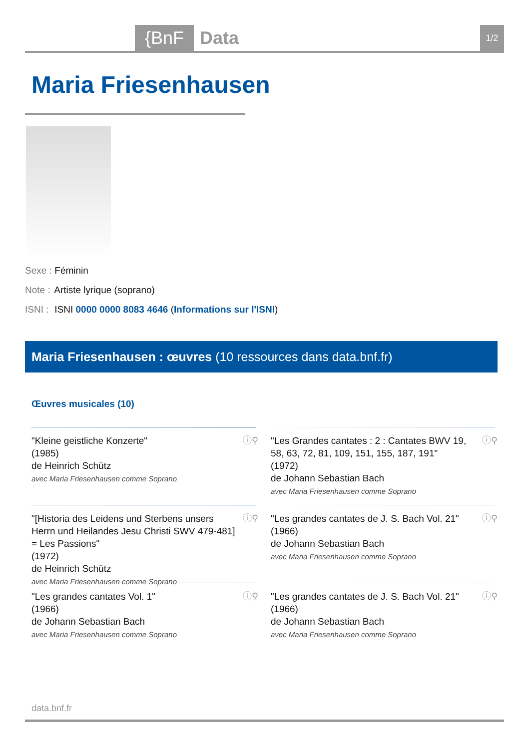{BnF Data 1/2
Maria Friesenhausen
Sexe : Féminin
Note : Artiste lyrique (soprano)
ISNI : ISNI 0000 0000 8083 4646 (Informations sur l'ISNI)
Maria Friesenhausen : œuvres (10 ressources dans data.bnf.fr)
Œuvres musicales (10)
"Kleine geistliche Konzerte"
(1985)
de Heinrich Schütz
avec Maria Friesenhausen comme Soprano
ⓘ⚲
"Les Grandes cantates : 2 : Cantates BWV 19, 58, 63, 72, 81, 109, 151, 155, 187, 191"
(1972)
de Johann Sebastian Bach
avec Maria Friesenhausen comme Soprano
ⓘ⚲
"[Historia des Leidens und Sterbens unsers Herrn und Heilandes Jesu Christi SWV 479-481] = Les Passions"
(1972)
de Heinrich Schütz
avec Maria Friesenhausen comme Soprano
ⓘ⚲
"Les grandes cantates de J. S. Bach Vol. 21"
(1966)
de Johann Sebastian Bach
avec Maria Friesenhausen comme Soprano
ⓘ⚲
"Les grandes cantates Vol. 1"
(1966)
de Johann Sebastian Bach
avec Maria Friesenhausen comme Soprano
ⓘ⚲
"Les grandes cantates de J. S. Bach Vol. 21"
(1966)
de Johann Sebastian Bach
avec Maria Friesenhausen comme Soprano
ⓘ⚲
data.bnf.fr